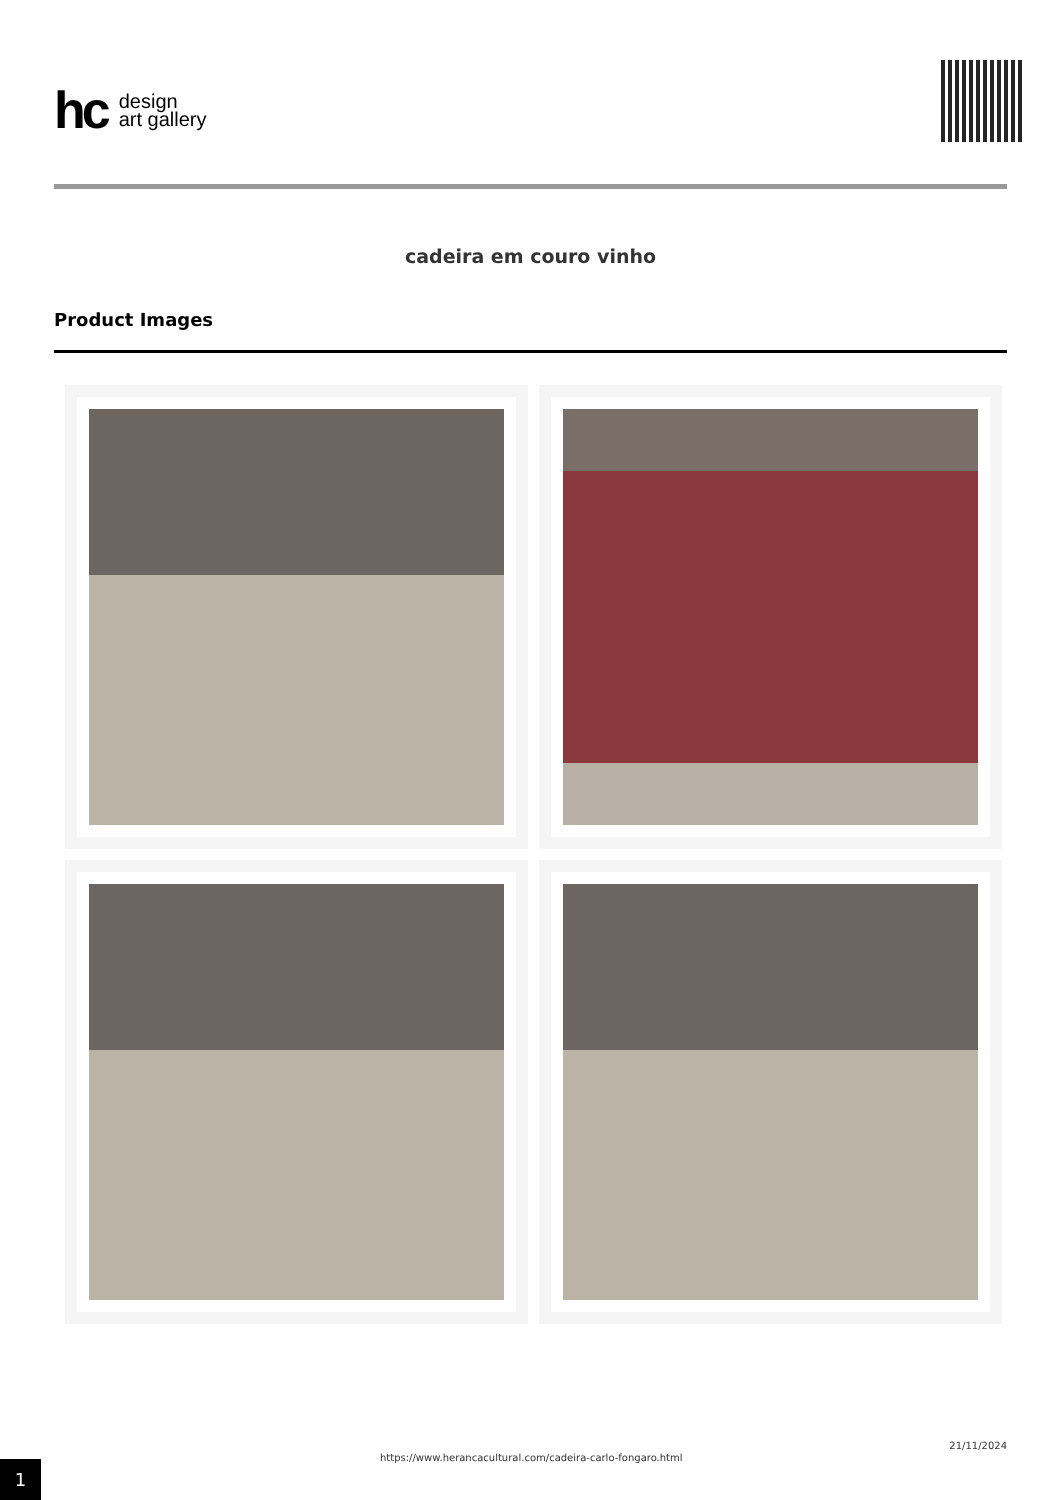hc design
art gallery
cadeira em couro vinho
Product Images
1
https://www.herancacultural.com/cadeira-carlo-fongaro.html
21/11/2024